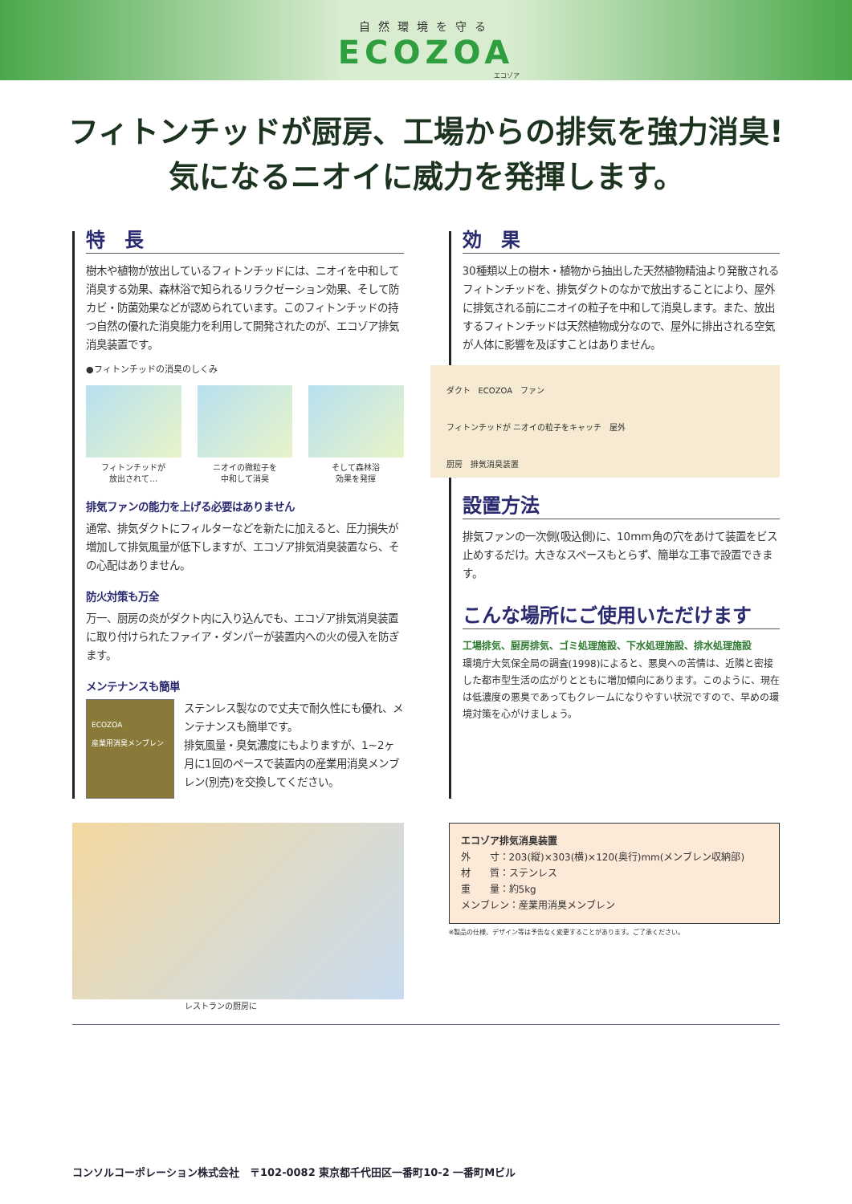自然環境を守る
ECOZOA
エコゾア
フィトンチッドが厨房、工場からの排気を強力消臭!
気になるニオイに威力を発揮します。
特　長
樹木や植物が放出しているフィトンチッドには、ニオイを中和して消臭する効果、森林浴で知られるリラクゼーション効果、そして防カビ・防菌効果などが認められています。このフィトンチッドの持つ自然の優れた消臭能力を利用して開発されたのが、エコゾア排気消臭装置です。
●フィトンチッドの消臭のしくみ
フィトンチッドが
放出されて…
ニオイの微粒子を
中和して消臭
そして森林浴
効果を発揮
排気ファンの能力を上げる必要はありません
通常、排気ダクトにフィルターなどを新たに加えると、圧力損失が増加して排気風量が低下しますが、エコゾア排気消臭装置なら、その心配はありません。
防火対策も万全
万一、厨房の炎がダクト内に入り込んでも、エコゾア排気消臭装置に取り付けられたファイア・ダンパーが装置内への火の侵入を防ぎます。
メンテナンスも簡単
ECOZOA
産業用消臭メンブレン
ステンレス製なので丈夫で耐久性にも優れ、メンテナンスも簡単です。
排気風量・臭気濃度にもよりますが、1~2ヶ月に1回のペースで装置内の産業用消臭メンブレン(別売)を交換してください。
効　果
30種類以上の樹木・植物から抽出した天然植物精油より発散されるフィトンチッドを、排気ダクトのなかで放出することにより、屋外に排気される前にニオイの粒子を中和して消臭します。また、放出するフィトンチッドは天然植物成分なので、屋外に排出される空気が人体に影響を及ぼすことはありません。
ダクト　ECOZOA　ファン
フィトンチッドが ニオイの粒子をキャッチ　屋外
厨房　排気消臭装置
設置方法
排気ファンの一次側(吸込側)に、10mm角の穴をあけて装置をビス止めするだけ。大きなスペースもとらず、簡単な工事で設置できます。
こんな場所にご使用いただけます
工場排気、厨房排気、ゴミ処理施設、下水処理施設、排水処理施設
環境庁大気保全局の調査(1998)によると、悪臭への苦情は、近隣と密接した都市型生活の広がりとともに増加傾向にあります。このように、現在は低濃度の悪臭であってもクレームになりやすい状況ですので、早めの環境対策を心がけましょう。
レストランの厨房に
エコゾア排気消臭装置
外　　寸：203(縦)×303(横)×120(奥行)mm(メンブレン収納部)
材　　質：ステンレス
重　　量：約5kg
メンブレン：産業用消臭メンブレン
※製品の仕様、デザイン等は予告なく変更することがあります。ご了承ください。
コンソルコーポレーション株式会社　〒102-0082 東京都千代田区一番町10-2 一番町Mビル